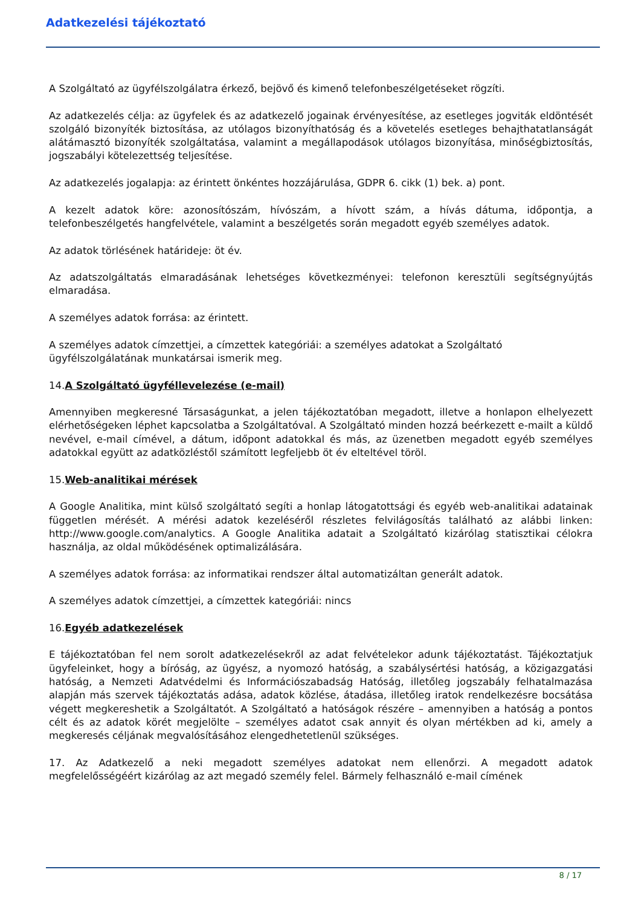Adatkezelési tájékoztató
A Szolgáltató az ügyfélszolgálatra érkező, bejövő és kimenő telefonbeszélgetéseket rögzíti.
Az adatkezelés célja: az ügyfelek és az adatkezelő jogainak érvényesítése, az esetleges jogviták eldöntését szolgáló bizonyíték biztosítása, az utólagos bizonyíthatóság és a követelés esetleges behajthatatlanságát alátámasztó bizonyíték szolgáltatása, valamint a megállapodások utólagos bizonyítása, minőségbiztosítás, jogszabályi kötelezettség teljesítése.
Az adatkezelés jogalapja: az érintett önkéntes hozzájárulása, GDPR 6. cikk (1) bek. a) pont.
A kezelt adatok köre: azonosítószám, hívószám, a hívott szám, a hívás dátuma, időpontja, a telefonbeszélgetés hangfelvétele, valamint a beszélgetés során megadott egyéb személyes adatok.
Az adatok törlésének határideje: öt év.
Az adatszolgáltatás elmaradásának lehetséges következményei: telefonon keresztüli segítségnyújtás elmaradása.
A személyes adatok forrása: az érintett.
A személyes adatok címzettjei, a címzettek kategóriái: a személyes adatokat a Szolgáltató ügyfélszolgálatának munkatársai ismerik meg.
14.A Szolgáltató ügyféllevelezése (e-mail)
Amennyiben megkeresné Társaságunkat, a jelen tájékoztatóban megadott, illetve a honlapon elhelyezett elérhetőségeken léphet kapcsolatba a Szolgáltatóval. A Szolgáltató minden hozzá beérkezett e-mailt a küldő nevével, e-mail címével, a dátum, időpont adatokkal és más, az üzenetben megadott egyéb személyes adatokkal együtt az adatközléstől számított legfeljebb öt év elteltével töröl.
15.Web-analitikai mérések
A Google Analitika, mint külső szolgáltató segíti a honlap látogatottsági és egyéb web-analitikai adatainak független mérését. A mérési adatok kezeléséről részletes felvilágosítás található az alábbi linken: http://www.google.com/analytics. A Google Analitika adatait a Szolgáltató kizárólag statisztikai célokra használja, az oldal működésének optimalizálására.
A személyes adatok forrása: az informatikai rendszer által automatizáltan generált adatok.
A személyes adatok címzettjei, a címzettek kategóriái: nincs
16.Egyéb adatkezelések
E tájékoztatóban fel nem sorolt adatkezelésekről az adat felvételekor adunk tájékoztatást. Tájékoztatjuk ügyfeleinket, hogy a bíróság, az ügyész, a nyomozó hatóság, a szabálysértési hatóság, a közigazgatási hatóság, a Nemzeti Adatvédelmi és Információszabadság Hatóság, illetőleg jogszabály felhatalmazása alapján más szervek tájékoztatás adása, adatok közlése, átadása, illetőleg iratok rendelkezésre bocsátása végett megkereshetik a Szolgáltatót. A Szolgáltató a hatóságok részére – amennyiben a hatóság a pontos célt és az adatok körét megjelölte – személyes adatot csak annyit és olyan mértékben ad ki, amely a megkeresés céljának megvalósításához elengedhetetlenül szükséges.
17. Az Adatkezelő a neki megadott személyes adatokat nem ellenőrzi. A megadott adatok megfelelősségéért kizárólag az azt megadó személy felel. Bármely felhasználó e-mail címének
8 / 17